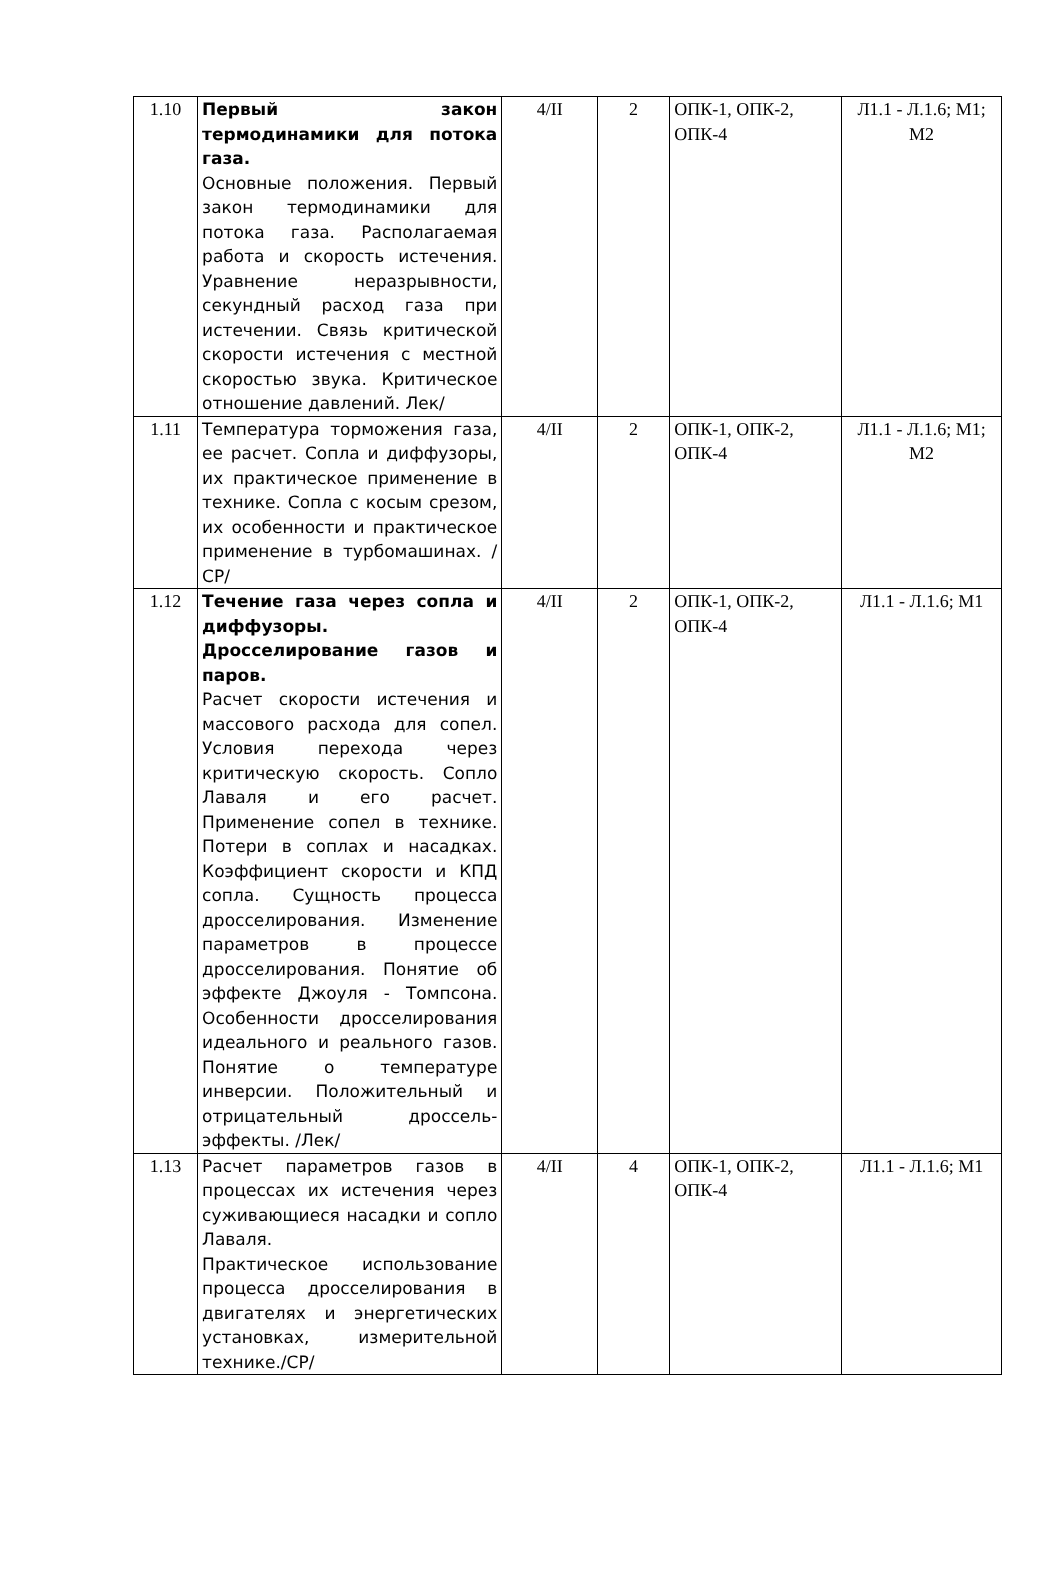| 1.10 | Первый закон термодинамики для потока газа. Основные положения. Первый закон термодинамики для потока газа. Располагаемая работа и скорость истечения. Уравнение неразрывности, секундный расход газа при истечении. Связь критической скорости истечения с местной скоростью звука. Критическое отношение давлений. Лек/ | 4/II | 2 | ОПК-1, ОПК-2, ОПК-4 | Л1.1 - Л.1.6; М1; М2 |
| 1.11 | Температура торможения газа, ее расчет. Сопла и диффузоры, их практическое применение в технике. Сопла с косым срезом, их особенности и практическое применение в турбомашинах. /СР/ | 4/II | 2 | ОПК-1, ОПК-2, ОПК-4 | Л1.1 - Л.1.6; М1; М2 |
| 1.12 | Течение газа через сопла и диффузоры. Дросселирование газов и паров. Расчет скорости истечения и массового расхода для сопел. Условия перехода через критическую скорость. Сопло Лаваля и его расчет. Применение сопел в технике. Потери в соплах и насадках. Коэффициент скорости и КПД сопла. Сущность процесса дросселирования. Изменение параметров в процессе дросселирования. Понятие об эффекте Джоуля - Томпсона. Особенности дросселирования идеального и реального газов. Понятие о температуре инверсии. Положительный и отрицательный дроссель-эффекты. /Лек/ | 4/II | 2 | ОПК-1, ОПК-2, ОПК-4 | Л1.1 - Л.1.6; М1 |
| 1.13 | Расчет параметров газов в процессах их истечения через суживающиеся насадки и сопло Лаваля. Практическое использование процесса дросселирования в двигателях и энергетических установках, измерительной технике./СР/ | 4/II | 4 | ОПК-1, ОПК-2, ОПК-4 | Л1.1 - Л.1.6; М1 |